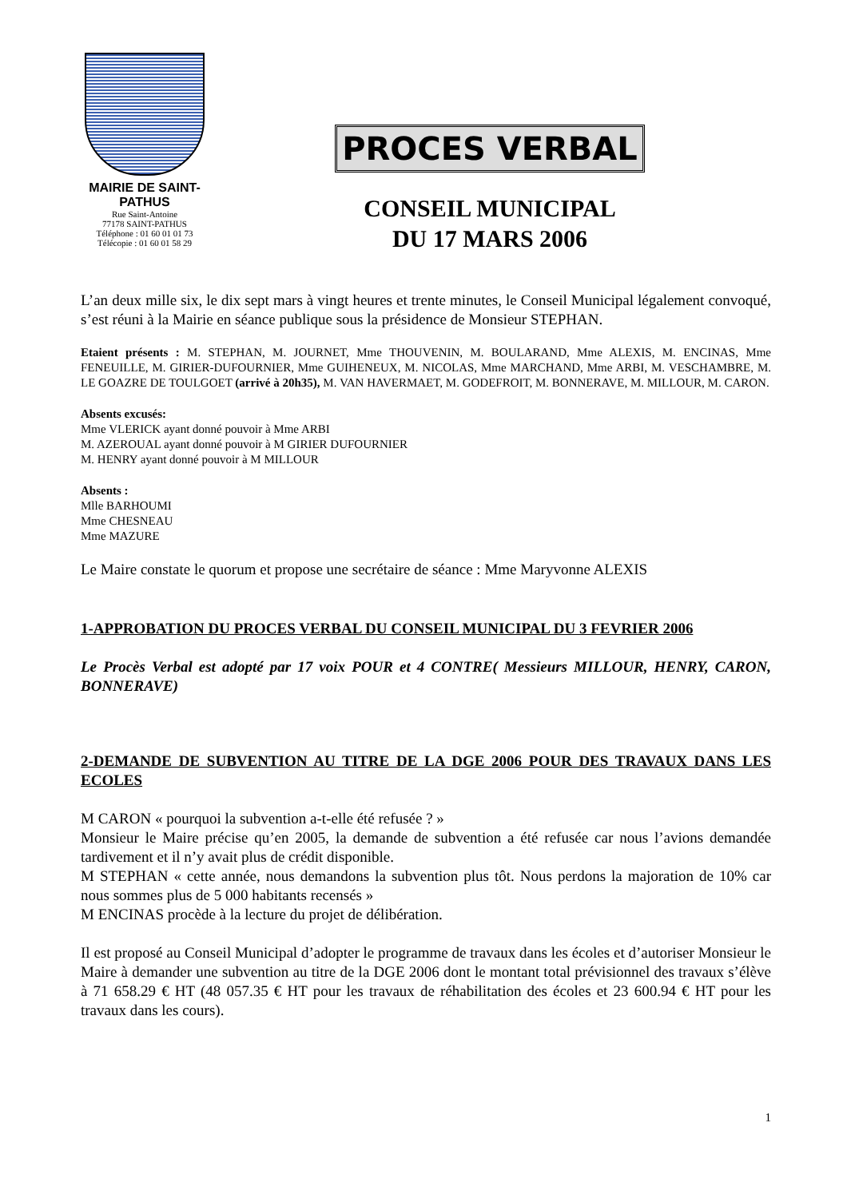MAIRIE DE SAINT-PATHUS
Rue Saint-Antoine
77178 SAINT-PATHUS
Téléphone : 01 60 01 01 73
Télécopie : 01 60 01 58 29
PROCES VERBAL
CONSEIL MUNICIPAL
DU 17 MARS 2006
L’an deux mille six, le dix sept mars à vingt heures et trente minutes, le Conseil Municipal légalement convoqué, s’est réuni à la Mairie en séance publique sous la présidence de Monsieur STEPHAN.
Etaient présents : M. STEPHAN, M. JOURNET, Mme THOUVENIN, M. BOULARAND, Mme ALEXIS, M. ENCINAS, Mme FENEUILLE, M. GIRIER-DUFOURNIER, Mme GUIHENEUX, M. NICOLAS, Mme MARCHAND, Mme ARBI, M. VESCHAMBRE, M. LE GOAZRE DE TOULGOET (arrivé à 20h35), M. VAN HAVERMAET, M. GODEFROIT, M. BONNERAVE, M. MILLOUR, M. CARON.
Absents excusés:
Mme VLERICK ayant donné pouvoir à Mme ARBI
M. AZEROUAL ayant donné pouvoir à M GIRIER DUFOURNIER
M. HENRY ayant donné pouvoir à M MILLOUR
Absents :
Mlle BARHOUMI
Mme CHESNEAU
Mme MAZURE
Le Maire constate le quorum et propose une secrétaire de séance : Mme Maryvonne ALEXIS
1-APPROBATION DU PROCES VERBAL DU CONSEIL MUNICIPAL DU 3 FEVRIER 2006
Le Procès Verbal est adopté par 17 voix POUR et 4 CONTRE( Messieurs MILLOUR, HENRY, CARON, BONNERAVE)
2-DEMANDE DE SUBVENTION AU TITRE DE LA DGE 2006 POUR DES TRAVAUX DANS LES ECOLES
M CARON « pourquoi la subvention a-t-elle été refusée ? »
Monsieur le Maire précise qu’en 2005, la demande de subvention a été refusée car nous l’avions demandée tardivement et il n’y avait plus de crédit disponible.
M STEPHAN « cette année, nous demandons la subvention plus tôt. Nous perdons la majoration de 10% car nous sommes plus de 5 000 habitants recensés »
M ENCINAS procède à la lecture du projet de délibération.
Il est proposé au Conseil Municipal d’adopter le programme de travaux dans les écoles et d’autoriser Monsieur le Maire à demander une subvention au titre de la DGE 2006 dont le montant total prévisionnel des travaux s’élève à 71 658.29 € HT (48 057.35 € HT pour les travaux de réhabilitation des écoles et 23 600.94 € HT pour les travaux dans les cours).
1